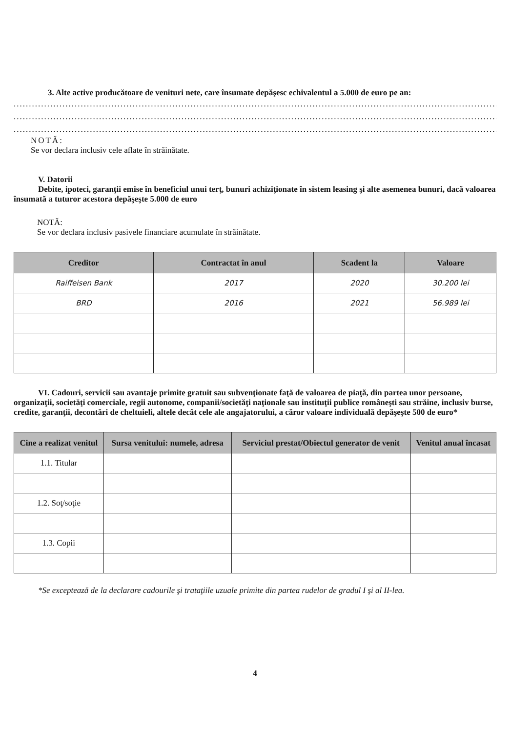3. Alte active producătoare de venituri nete, care însumate depăşesc echivalentul a 5.000 de euro pe an:
....................................................................................................................................................................................................
....................................................................................................................................................................................................
....................................................................................................................................................................................................
NOTĂ:
Se vor declara inclusiv cele aflate în străinătate.
V. Datorii
Debite, ipoteci, garanţii emise în beneficiul unui terţ, bunuri achiziţionate în sistem leasing şi alte asemenea bunuri, dacă valoarea însumată a tuturor acestora depăşeşte 5.000 de euro
NOTĂ:
Se vor declara inclusiv pasivele financiare acumulate în străinătate.
| Creditor | Contractat în anul | Scadent la | Valoare |
| --- | --- | --- | --- |
| Raiffeisen Bank | 2017 | 2020 | 30.200 lei |
| BRD | 2016 | 2021 | 56.989 lei |
VI. Cadouri, servicii sau avantaje primite gratuit sau subvenţionate faţă de valoarea de piaţă, din partea unor persoane, organizaţii, societăţi comerciale, regii autonome, companii/societăţi naţionale sau instituţii publice româneşti sau străine, inclusiv burse, credite, garanţii, decontări de cheltuieli, altele decât cele ale angajatorului, a căror valoare individuală depăşeşte 500 de euro*
| Cine a realizat venitul | Sursa venitului: numele, adresa | Serviciul prestat/Obiectul generator de venit | Venitul anual încasat |
| --- | --- | --- | --- |
| 1.1. Titular | | | |
| 1.2. Soţ/soţie | | | |
| 1.3. Copii | | | |
*Se exceptează de la declarare cadourile şi trataţiile uzuale primite din partea rudelor de gradul I şi al II-lea.
4